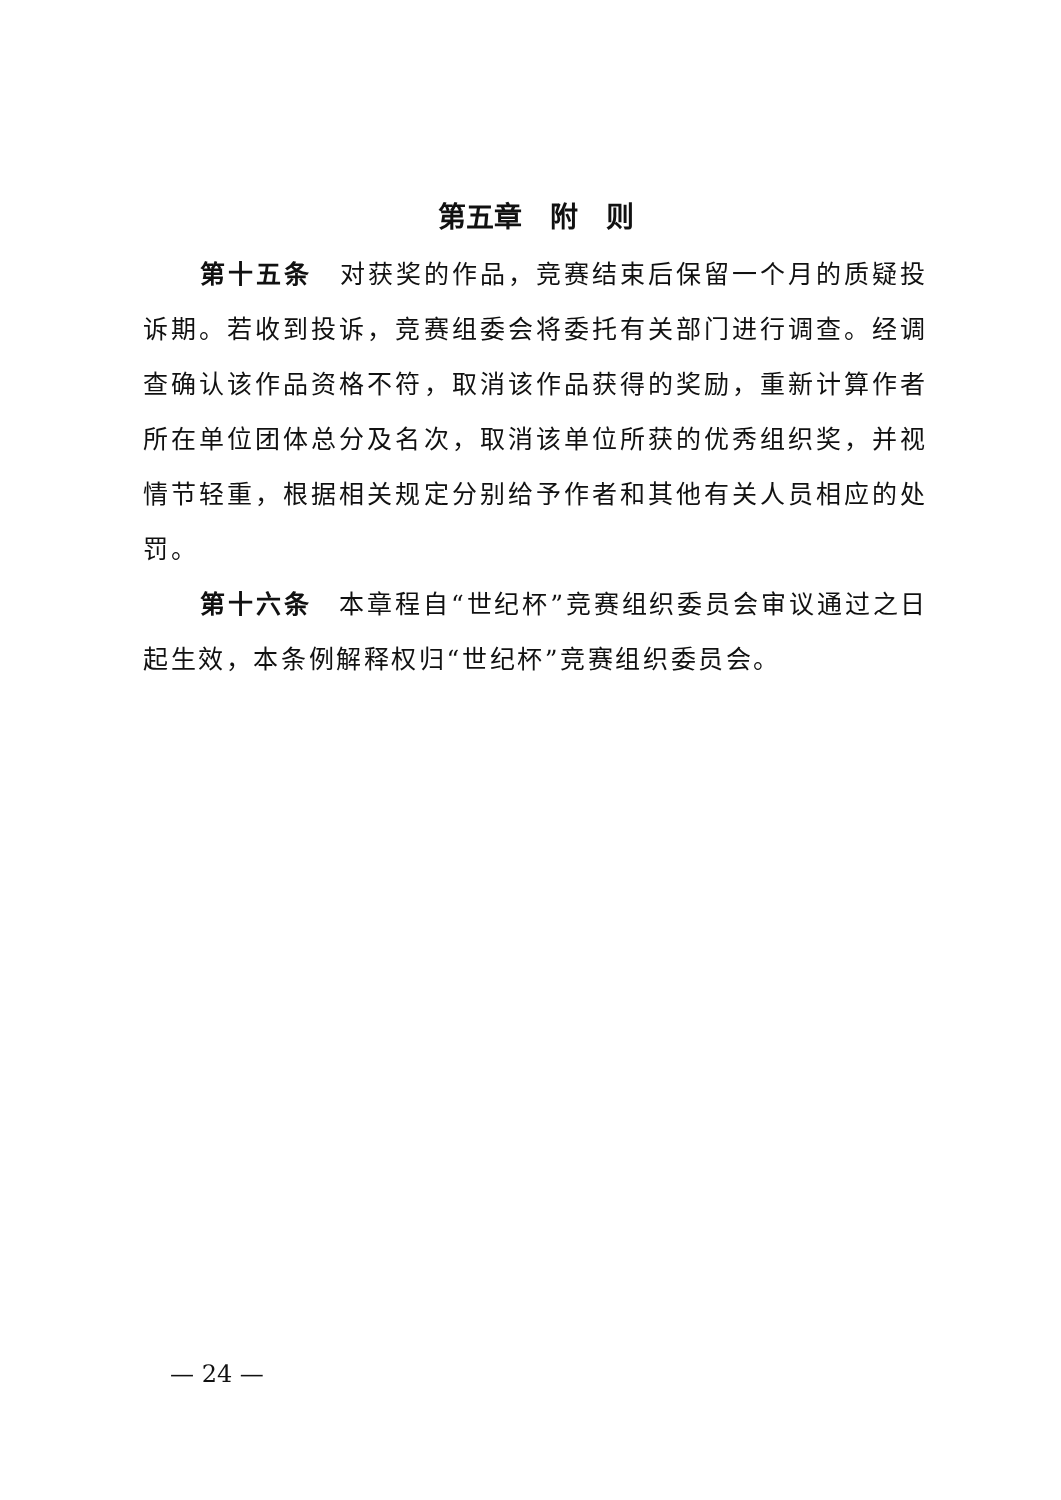第五章　附　则
第十五条　对获奖的作品，竞赛结束后保留一个月的质疑投诉期。若收到投诉，竞赛组委会将委托有关部门进行调查。经调查确认该作品资格不符，取消该作品获得的奖励，重新计算作者所在单位团体总分及名次，取消该单位所获的优秀组织奖，并视情节轻重，根据相关规定分别给予作者和其他有关人员相应的处罚。
第十六条　本章程自“世纪杯”竞赛组织委员会审议通过之日起生效，本条例解释权归“世纪杯”竞赛组织委员会。
— 24 —